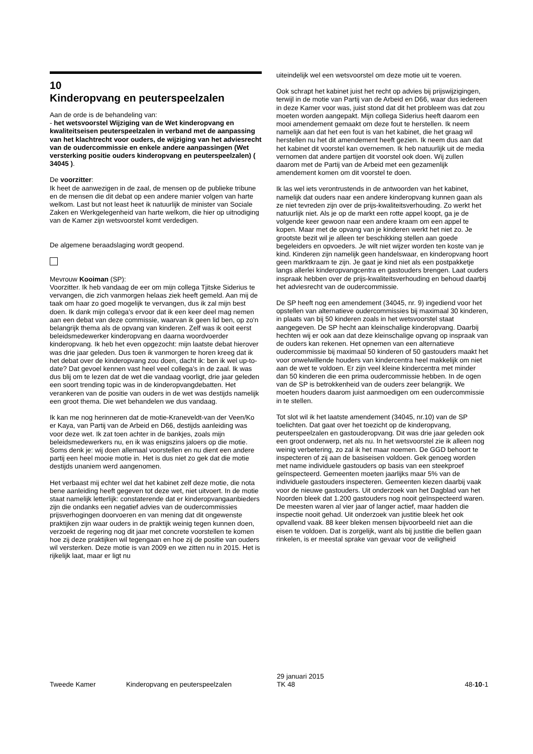10
Kinderopvang en peuterspeelzalen
Aan de orde is de behandeling van:
- het wetsvoorstel Wijziging van de Wet kinderopvang en kwaliteitseisen peuterspeelzalen in verband met de aanpassing van het klachtrecht voor ouders, de wijziging van het adviesrecht van de oudercommissie en enkele andere aanpassingen (Wet versterking positie ouders kinderopvang en peuterspeelzalen) ( 34045 ).
De voorzitter:
Ik heet de aanwezigen in de zaal, de mensen op de publieke tribune en de mensen die dit debat op een andere manier volgen van harte welkom. Last but not least heet ik natuurlijk de minister van Sociale Zaken en Werkgelegenheid van harte welkom, die hier op uitnodiging van de Kamer zijn wetsvoorstel komt verdedigen.
De algemene beraadslaging wordt geopend.
Mevrouw Kooiman (SP):
Voorzitter. Ik heb vandaag de eer om mijn collega Tjitske Siderius te vervangen, die zich vanmorgen helaas ziek heeft gemeld. Aan mij de taak om haar zo goed mogelijk te vervangen, dus ik zal mijn best doen. Ik dank mijn collega's ervoor dat ik een keer deel mag nemen aan een debat van deze commissie, waarvan ik geen lid ben, op zo'n belangrijk thema als de opvang van kinderen. Zelf was ik ooit eerst beleidsmedewerker kinderopvang en daarna woordvoerder kinderopvang. Ik heb het even opgezocht: mijn laatste debat hierover was drie jaar geleden. Dus toen ik vanmorgen te horen kreeg dat ik het debat over de kinderopvang zou doen, dacht ik: ben ik wel up-to-date? Dat gevoel kennen vast heel veel collega's in de zaal. Ik was dus blij om te lezen dat de wet die vandaag voorligt, drie jaar geleden een soort trending topic was in de kinderopvangdebatten. Het verankeren van de positie van ouders in de wet was destijds namelijk een groot thema. Die wet behandelen we dus vandaag.
Ik kan me nog herinneren dat de motie-Kraneveldt-van der Veen/Ko er Kaya, van Partij van de Arbeid en D66, destijds aanleiding was voor deze wet. Ik zat toen achter in de bankjes, zoals mijn beleidsmedewerkers nu, en ik was enigszins jaloers op die motie. Soms denk je: wij doen allemaal voorstellen en nu dient een andere partij een heel mooie motie in. Het is dus niet zo gek dat die motie destijds unaniem werd aangenomen.
Het verbaast mij echter wel dat het kabinet zelf deze motie, die nota bene aanleiding heeft gegeven tot deze wet, niet uitvoert. In de motie staat namelijk letterlijk: constaterende dat er kinderopvangaanbieders zijn die ondanks een negatief advies van de oudercommissies prijsverhogingen doorvoeren en van mening dat dit ongewenste praktijken zijn waar ouders in de praktijk weinig tegen kunnen doen, verzoekt de regering nog dit jaar met concrete voorstellen te komen hoe zij deze praktijken wil tegengaan en hoe zij de positie van ouders wil versterken. Deze motie is van 2009 en we zitten nu in 2015. Het is rijkelijk laat, maar er ligt nu
uiteindelijk wel een wetsvoorstel om deze motie uit te voeren.
Ook schrapt het kabinet juist het recht op advies bij prijswijzigingen, terwijl in de motie van Partij van de Arbeid en D66, waar dus iedereen in deze Kamer voor was, juist stond dat dit het probleem was dat zou moeten worden aangepakt. Mijn collega Siderius heeft daarom een mooi amendement gemaakt om deze fout te herstellen. Ik neem namelijk aan dat het een fout is van het kabinet, die het graag wil herstellen nu het dit amendement heeft gezien. Ik neem dus aan dat het kabinet dit voorstel kan overnemen. Ik heb natuurlijk uit de media vernomen dat andere partijen dit voorstel ook doen. Wij zullen daarom met de Partij van de Arbeid met een gezamenlijk amendement komen om dit voorstel te doen.
Ik las wel iets verontrustends in de antwoorden van het kabinet, namelijk dat ouders naar een andere kinderopvang kunnen gaan als ze niet tevreden zijn over de prijs-kwaliteitsverhouding. Zo werkt het natuurlijk niet. Als je op de markt een rotte appel koopt, ga je de volgende keer gewoon naar een andere kraam om een appel te kopen. Maar met de opvang van je kinderen werkt het niet zo. Je grootste bezit wil je alleen ter beschikking stellen aan goede begeleiders en opvoeders. Je wilt niet wijzer worden ten koste van je kind. Kinderen zijn namelijk geen handelswaar, en kinderopvang hoort geen marktkraam te zijn. Je gaat je kind niet als een postpakketje langs allerlei kinderopvangcentra en gastouders brengen. Laat ouders inspraak hebben over de prijs-kwaliteitsverhouding en behoud daarbij het adviesrecht van de oudercommissie.
De SP heeft nog een amendement (34045, nr. 9) ingediend voor het opstellen van alternatieve oudercommissies bij maximaal 30 kinderen, in plaats van bij 50 kinderen zoals in het wetsvoorstel staat aangegeven. De SP hecht aan kleinschalige kinderopvang. Daarbij hechten wij er ook aan dat deze kleinschalige opvang op inspraak van de ouders kan rekenen. Het opnemen van een alternatieve oudercommissie bij maximaal 50 kinderen of 50 gastouders maakt het voor onwelwillende houders van kindercentra heel makkelijk om niet aan de wet te voldoen. Er zijn veel kleine kindercentra met minder dan 50 kinderen die een prima oudercommissie hebben. In de ogen van de SP is betrokkenheid van de ouders zeer belangrijk. We moeten houders daarom juist aanmoedigen om een oudercommissie in te stellen.
Tot slot wil ik het laatste amendement (34045, nr.10) van de SP toelichten. Dat gaat over het toezicht op de kinderopvang, peuterspeelzalen en gastouderopvang. Dit was drie jaar geleden ook een groot onderwerp, net als nu. In het wetsvoorstel zie ik alleen nog weinig verbetering, zo zal ik het maar noemen. De GGD behoort te inspecteren of zij aan de basiseisen voldoen. Gek genoeg worden met name individuele gastouders op basis van een steekproef geïnspecteerd. Gemeenten moeten jaarlijks maar 5% van de individuele gastouders inspecteren. Gemeenten kiezen daarbij vaak voor de nieuwe gastouders. Uit onderzoek van het Dagblad van het Noorden bleek dat 1.200 gastouders nog nooit geïnspecteerd waren. De meesten waren al vier jaar of langer actief, maar hadden die inspectie nooit gehad. Uit onderzoek van justitie bleek het ook opvallend vaak. 88 keer bleken mensen bijvoorbeeld niet aan die eisen te voldoen. Dat is zorgelijk, want als bij justitie die bellen gaan rinkelen, is er meestal sprake van gevaar voor de veiligheid
Tweede Kamer Kinderopvang en peuterspeelzalen
29 januari 2015
TK 48
48-10-1